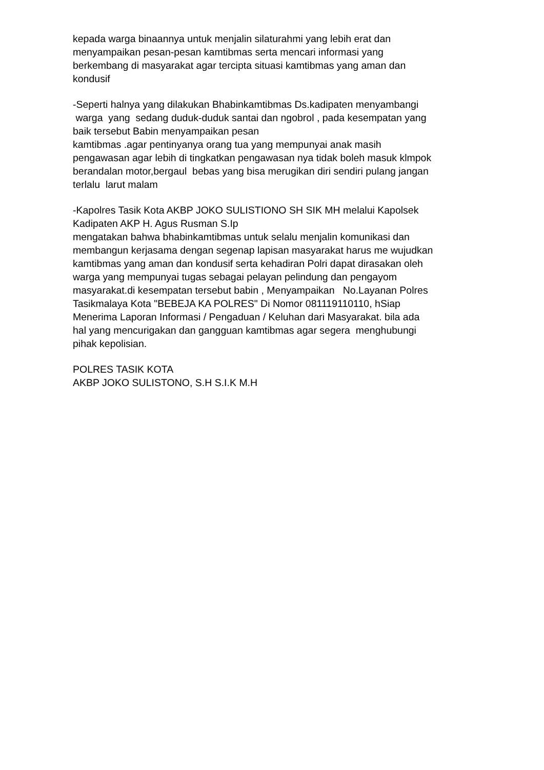kepada warga binaannya untuk menjalin silaturahmi yang lebih erat dan menyampaikan pesan-pesan kamtibmas serta mencari informasi yang berkembang di masyarakat agar tercipta situasi kamtibmas yang aman dan kondusif
-Seperti halnya yang dilakukan Bhabinkamtibmas Ds.kadipaten menyambangi warga yang sedang duduk-duduk santai dan ngobrol , pada kesempatan yang baik tersebut Babin menyampaikan pesan kamtibmas .agar pentinyanya orang tua yang mempunyai anak masih pengawasan agar lebih di tingkatkan pengawasan nya tidak boleh masuk klmpok berandalan motor,bergaul bebas yang bisa merugikan diri sendiri pulang jangan terlalu larut malam
-Kapolres Tasik Kota AKBP JOKO SULISTIONO SH SIK MH melalui Kapolsek Kadipaten AKP H. Agus Rusman S.Ip mengatakan bahwa bhabinkamtibmas untuk selalu menjalin komunikasi dan membangun kerjasama dengan segenap lapisan masyarakat harus me wujudkan kamtibmas yang aman dan kondusif serta kehadiran Polri dapat dirasakan oleh warga yang mempunyai tugas sebagai pelayan pelindung dan pengayom masyarakat.di kesempatan tersebut babin , Menyampaikan No.Layanan Polres Tasikmalaya Kota "BEBEJA KA POLRES" Di Nomor 081119110110, hSiap Menerima Laporan Informasi / Pengaduan / Keluhan dari Masyarakat. bila ada hal yang mencurigakan dan gangguan kamtibmas agar segera menghubungi pihak kepolisian.
POLRES TASIK KOTA AKBP JOKO SULISTONO, S.H S.I.K M.H